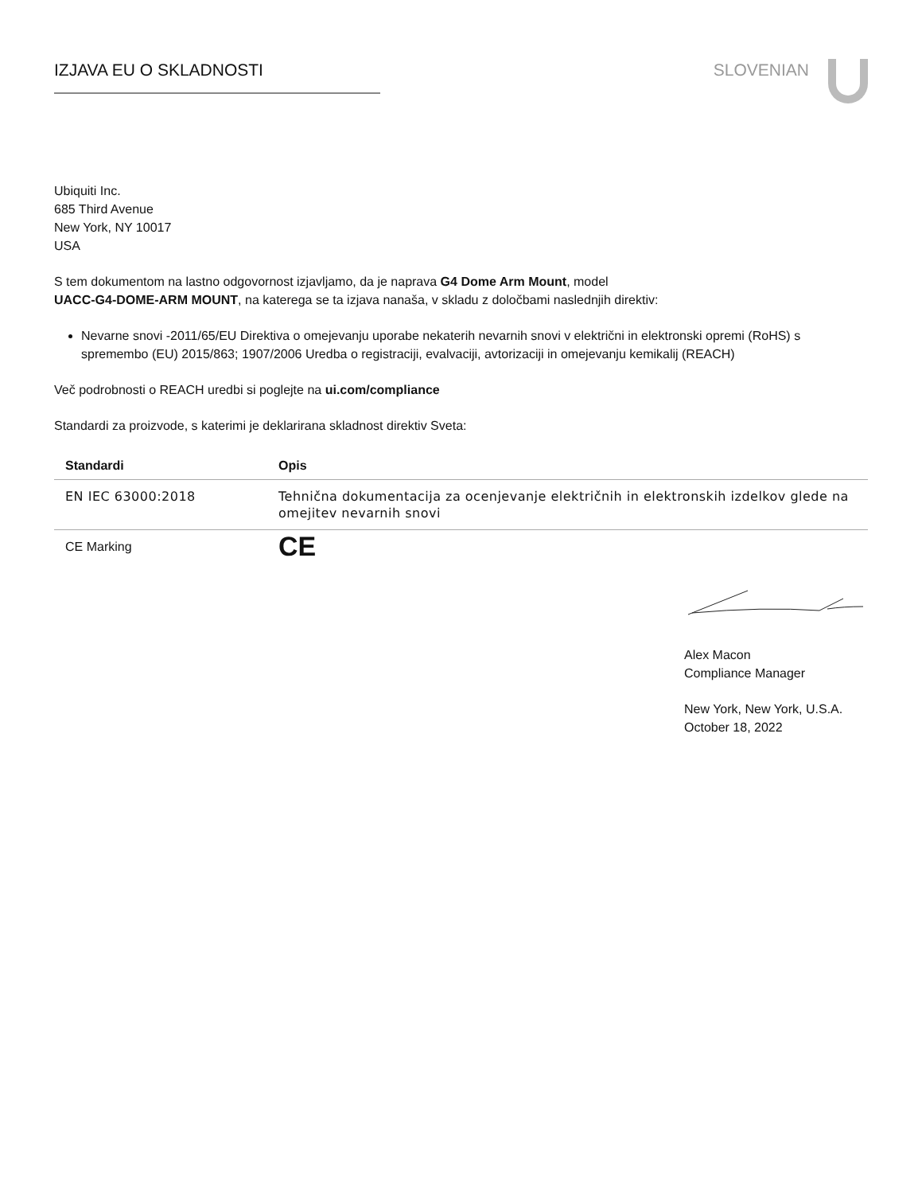IZJAVA EU O SKLADNOSTI SLOVENIAN
Ubiquiti Inc.
685 Third Avenue
New York, NY 10017
USA
S tem dokumentom na lastno odgovornost izjavljamo, da je naprava G4 Dome Arm Mount, model
UACC-G4-DOME-ARM MOUNT, na katerega se ta izjava nanaša, v skladu z določbami naslednjih direktiv:
Nevarne snovi -2011/65/EU Direktiva o omejevanju uporabe nekaterih nevarnih snovi v električni in elektronski opremi (RoHS) s spremembo (EU) 2015/863; 1907/2006 Uredba o registraciji, evalvaciji, avtorizaciji in omejevanju kemikalij (REACH)
Več podrobnosti o REACH uredbi si poglejte na ui.com/compliance
Standardi za proizvode, s katerimi je deklarirana skladnost direktiv Sveta:
| Standardi | Opis |
| --- | --- |
| EN IEC 63000:2018 | Tehnična dokumentacija za ocenjevanje električnih in elektronskih izdelkov glede na omejitev nevarnih snovi |
| CE Marking | CE |
Alex Macon
Compliance Manager
New York, New York, U.S.A.
October 18, 2022